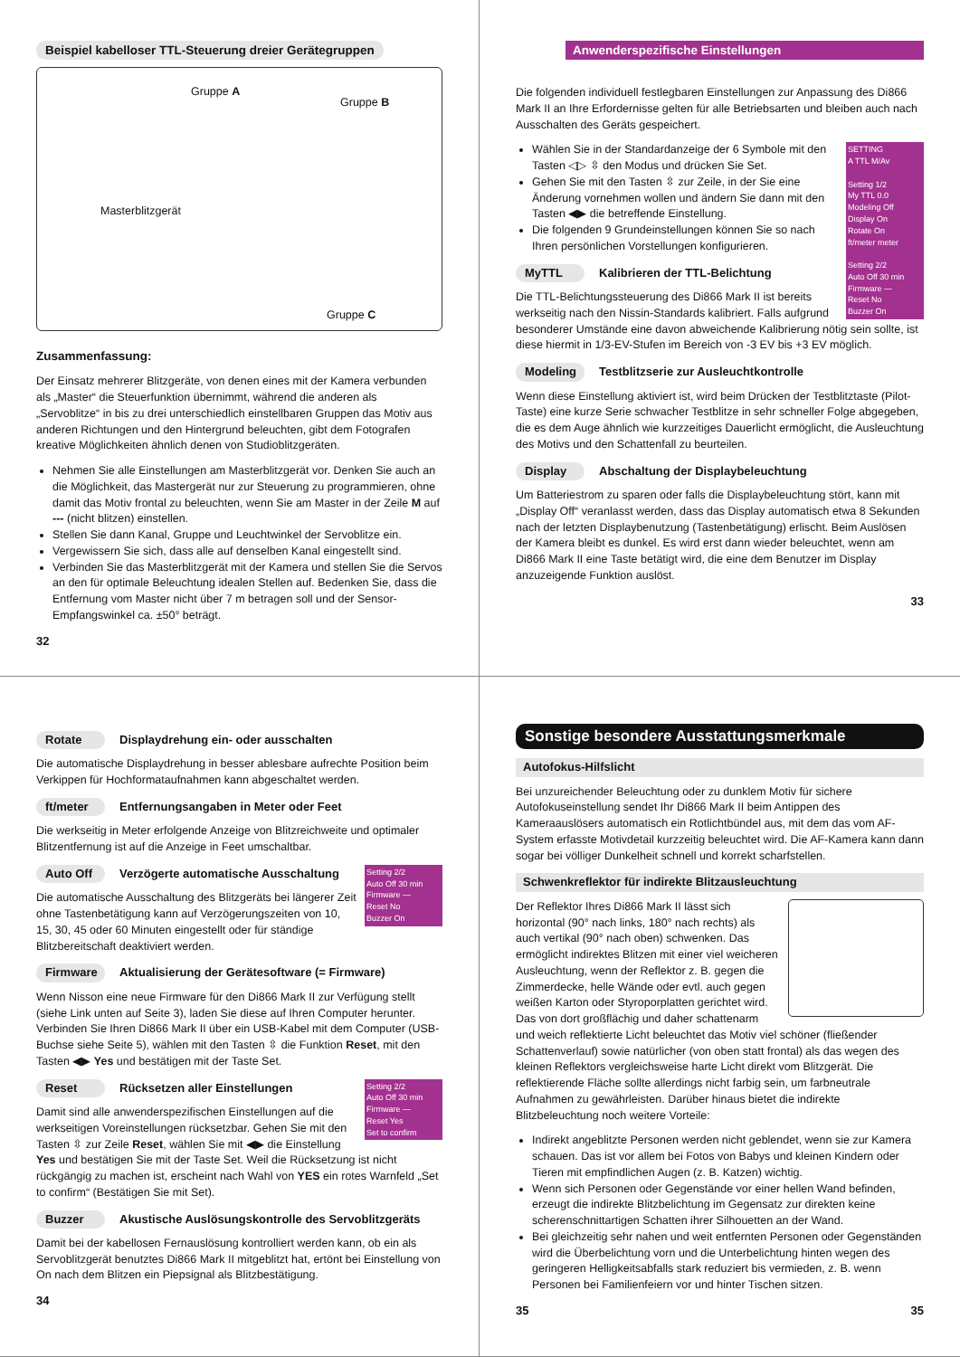Beispiel kabelloser TTL-Steuerung dreier Gerätegruppen
Gruppe A
Gruppe B
Masterblitzgerät
Gruppe C
Zusammenfassung:
Der Einsatz mehrerer Blitzgeräte, von denen eines mit der Kamera verbunden als „Master“ die Steuerfunktion übernimmt, während die anderen als „Servoblitze“ in bis zu drei unterschiedlich einstellbaren Gruppen das Motiv aus anderen Richtungen und den Hintergrund beleuchten, gibt dem Fotografen kreative Möglichkeiten ähnlich denen von Studioblitzgeräten.
Nehmen Sie alle Einstellungen am Masterblitzgerät vor. Denken Sie auch an die Möglichkeit, das Mastergerät nur zur Steuerung zu programmieren, ohne damit das Motiv frontal zu beleuchten, wenn Sie am Master in der Zeile M auf --- (nicht blitzen) einstellen.
Stellen Sie dann Kanal, Gruppe und Leuchtwinkel der Servoblitze ein.
Vergewissern Sie sich, dass alle auf denselben Kanal eingestellt sind.
Verbinden Sie das Masterblitzgerät mit der Kamera und stellen Sie die Servos an den für optimale Beleuchtung idealen Stellen auf. Bedenken Sie, dass die Entfernung vom Master nicht über 7 m betragen soll und der Sensor-Empfangswinkel ca. ±50° beträgt.
32
Anwenderspezifische Einstellungen
Die folgenden individuell festlegbaren Einstellungen zur Anpassung des Di866 Mark II an Ihre Erfordernisse gelten für alle Betriebsarten und bleiben auch nach Ausschalten des Geräts gespeichert.
SETTING
A TTL M/Av
Setting 1/2
My TTL 0.0
Modeling Off
Display On
Rotate On
ft/meter meter
Setting 2/2
Auto Off 30 min
Firmware —
Reset No
Buzzer On
Wählen Sie in der Standardanzeige der 6 Symbole mit den Tasten ◁▷ ⇳ den Modus und drücken Sie Set.
Gehen Sie mit den Tasten ⇳ zur Zeile, in der Sie eine Änderung vornehmen wollen und ändern Sie dann mit den Tasten ◀▶ die betreffende Einstellung.
Die folgenden 9 Grundeinstellungen können Sie so nach Ihren persönlichen Vorstellungen konfigurieren.
MyTTL Kalibrieren der TTL-Belichtung
Die TTL-Belichtungssteuerung des Di866 Mark II ist bereits werkseitig nach den Nissin-Standards kalibriert. Falls aufgrund besonderer Umstände eine davon abweichende Kalibrierung nötig sein sollte, ist diese hiermit in 1/3-EV-Stufen im Bereich von -3 EV bis +3 EV möglich.
Modeling Testblitzserie zur Ausleuchtkontrolle
Wenn diese Einstellung aktiviert ist, wird beim Drücken der Testblitztaste (Pilot-Taste) eine kurze Serie schwacher Testblitze in sehr schneller Folge abgegeben, die es dem Auge ähnlich wie kurzzeitiges Dauerlicht ermöglicht, die Ausleuchtung des Motivs und den Schattenfall zu beurteilen.
Display Abschaltung der Displaybeleuchtung
Um Batteriestrom zu sparen oder falls die Displaybeleuchtung stört, kann mit „Display Off“ veranlasst werden, dass das Display automatisch etwa 8 Sekunden nach der letzten Displaybenutzung (Tastenbetätigung) erlischt. Beim Auslösen der Kamera bleibt es dunkel. Es wird erst dann wieder beleuchtet, wenn am Di866 Mark II eine Taste betätigt wird, die eine dem Benutzer im Display anzuzeigende Funktion auslöst.
33
Rotate Displaydrehung ein- oder ausschalten
Die automatische Displaydrehung in besser ablesbare aufrechte Position beim Verkippen für Hochformataufnahmen kann abgeschaltet werden.
ft/meter Entfernungsangaben in Meter oder Feet
Die werkseitig in Meter erfolgende Anzeige von Blitzreichweite und optimaler Blitzentfernung ist auf die Anzeige in Feet umschaltbar.
Setting 2/2
Auto Off 30 min
Firmware —
Reset No
Buzzer On
Auto Off Verzögerte automatische Ausschaltung
Die automatische Ausschaltung des Blitzgeräts bei längerer Zeit ohne Tastenbetätigung kann auf Verzögerungszeiten von 10, 15, 30, 45 oder 60 Minuten eingestellt oder für ständige Blitzbereitschaft deaktiviert werden.
Firmware Aktualisierung der Gerätesoftware (= Firmware)
Wenn Nisson eine neue Firmware für den Di866 Mark II zur Verfügung stellt (siehe Link unten auf Seite 3), laden Sie diese auf Ihren Computer herunter. Verbinden Sie Ihren Di866 Mark II über ein USB-Kabel mit dem Computer (USB-Buchse siehe Seite 5), wählen mit den Tasten ⇳ die Funktion Reset, mit den Tasten ◀▶ Yes und bestätigen mit der Taste Set.
Setting 2/2
Auto Off 30 min
Firmware —
Reset Yes
Set to confirm
Reset Rücksetzen aller Einstellungen
Damit sind alle anwenderspezifischen Einstellungen auf die werkseitigen Voreinstellungen rücksetzbar. Gehen Sie mit den Tasten ⇳ zur Zeile Reset, wählen Sie mit ◀▶ die Einstellung Yes und bestätigen Sie mit der Taste Set. Weil die Rücksetzung ist nicht rückgängig zu machen ist, erscheint nach Wahl von YES ein rotes Warnfeld „Set to confirm“ (Bestätigen Sie mit Set).
Buzzer Akustische Auslösungskontrolle des Servoblitzgeräts
Damit bei der kabellosen Fernauslösung kontrolliert werden kann, ob ein als Servoblitzgerät benutztes Di866 Mark II mitgeblitzt hat, ertönt bei Einstellung von On nach dem Blitzen ein Piepsignal als Blitzbestätigung.
34
Sonstige besondere Ausstattungsmerkmale
Autofokus-Hilfslicht
Bei unzureichender Beleuchtung oder zu dunklem Motiv für sichere Autofokuseinstellung sendet Ihr Di866 Mark II beim Antippen des Kameraauslösers automatisch ein Rotlichtbündel aus, mit dem das vom AF-System erfasste Motivdetail kurzzeitig beleuchtet wird. Die AF-Kamera kann dann sogar bei völliger Dunkelheit schnell und korrekt scharfstellen.
Schwenkreflektor für indirekte Blitzausleuchtung
Der Reflektor Ihres Di866 Mark II lässt sich horizontal (90° nach links, 180° nach rechts) als auch vertikal (90° nach oben) schwenken. Das ermöglicht indirektes Blitzen mit einer viel weicheren Ausleuchtung, wenn der Reflektor z. B. gegen die Zimmerdecke, helle Wände oder evtl. auch gegen weißen Karton oder Styroporplatten gerichtet wird. Das von dort großflächig und daher schattenarm und weich reflektierte Licht beleuchtet das Motiv viel schöner (fließender Schattenverlauf) sowie natürlicher (von oben statt frontal) als das wegen des kleinen Reflektors vergleichsweise harte Licht direkt vom Blitzgerät. Die reflektierende Fläche sollte allerdings nicht farbig sein, um farbneutrale Aufnahmen zu gewährleisten. Darüber hinaus bietet die indirekte Blitzbeleuchtung noch weitere Vorteile:
Indirekt angeblitzte Personen werden nicht geblendet, wenn sie zur Kamera schauen. Das ist vor allem bei Fotos von Babys und kleinen Kindern oder Tieren mit empfindlichen Augen (z. B. Katzen) wichtig.
Wenn sich Personen oder Gegenstände vor einer hellen Wand befinden, erzeugt die indirekte Blitzbelichtung im Gegensatz zur direkten keine scherenschnittartigen Schatten ihrer Silhouetten an der Wand.
Bei gleichzeitig sehr nahen und weit entfernten Personen oder Gegenständen wird die Überbelichtung vorn und die Unterbelichtung hinten wegen des geringeren Helligkeitsabfalls stark reduziert bis vermieden, z. B. wenn Personen bei Familienfeiern vor und hinter Tischen sitzen.
35 35